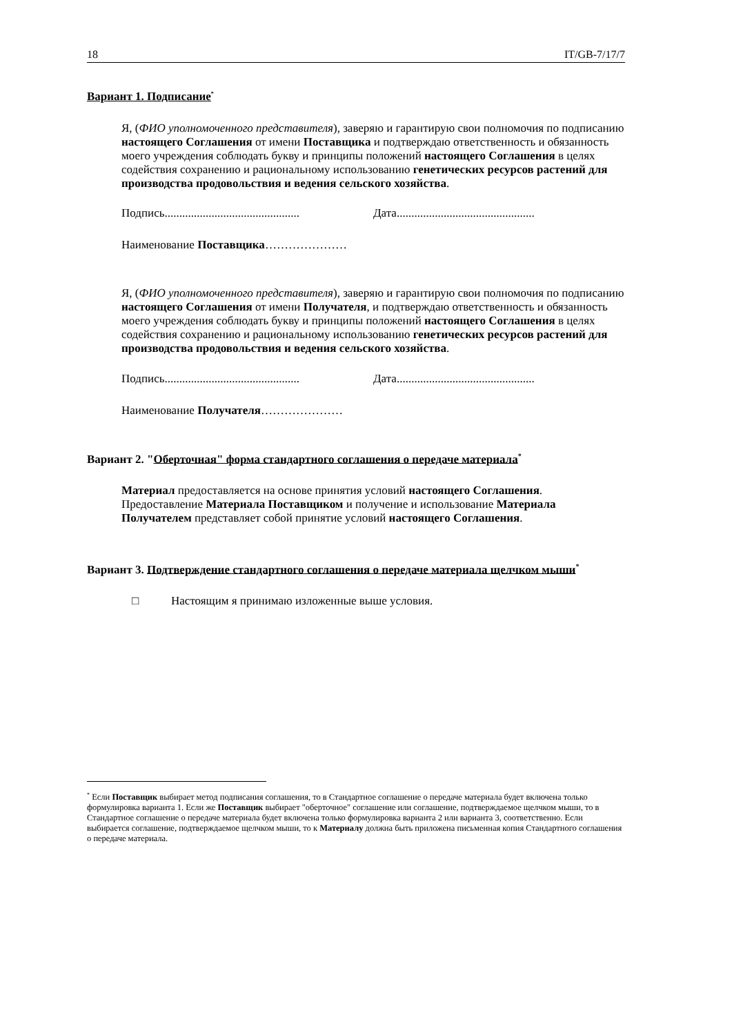18 IT/GB-7/17/7
Вариант 1. Подписание<sup>*</sup>
Я, (ФИО уполномоченного представителя), заверяю и гарантирую свои полномочия по подписанию настоящего Соглашения от имени Поставщика и подтверждаю ответственность и обязанность моего учреждения соблюдать букву и принципы положений настоящего Соглашения в целях содействия сохранению и рациональному использованию генетических ресурсов растений для производства продовольствия и ведения сельского хозяйства.
Подпись.............................................. Дата...............................................
Наименование Поставщика…………………
Я, (ФИО уполномоченного представителя), заверяю и гарантирую свои полномочия по подписанию настоящего Соглашения от имени Получателя, и подтверждаю ответственность и обязанность моего учреждения соблюдать букву и принципы положений настоящего Соглашения в целях содействия сохранению и рациональному использованию генетических ресурсов растений для производства продовольствия и ведения сельского хозяйства.
Подпись.............................................. Дата...............................................
Наименование Получателя…………………
Вариант 2. "Оберточная" форма стандартного соглашения о передаче материала<sup>*</sup>
Материал предоставляется на основе принятия условий настоящего Соглашения. Предоставление Материала Поставщиком и получение и использование Материала Получателем представляет собой принятие условий настоящего Соглашения.
Вариант 3. Подтверждение стандартного соглашения о передаче материала щелчком мыши<sup>*</sup>
□ Настоящим я принимаю изложенные выше условия.
<sup>*</sup> Если Поставщик выбирает метод подписания соглашения, то в Стандартное соглашение о передаче материала будет включена только формулировка варианта 1. Если же Поставщик выбирает "оберточное" соглашение или соглашение, подтверждаемое щелчком мыши, то в Стандартное соглашение о передаче материала будет включена только формулировка варианта 2 или варианта 3, соответственно. Если выбирается соглашение, подтверждаемое щелчком мыши, то к Материалу должна быть приложена письменная копия Стандартного соглашения о передаче материала.